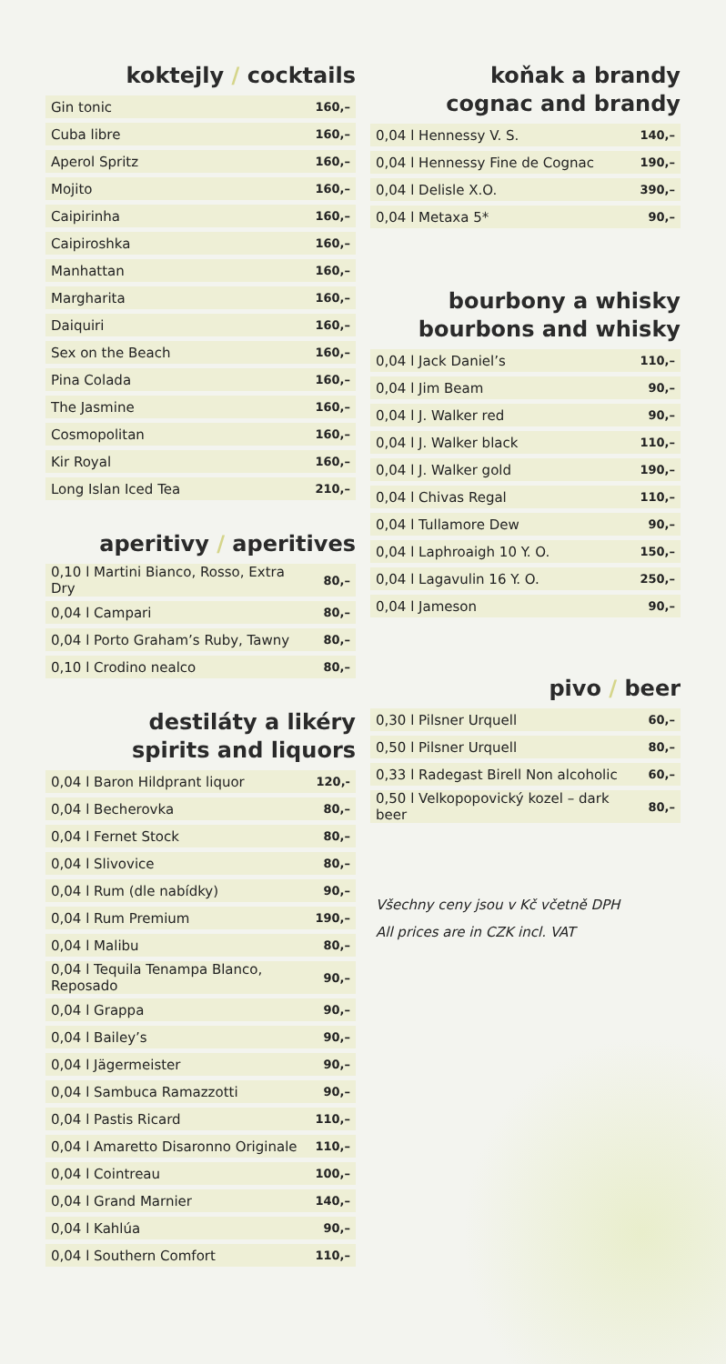koktejly / cocktails
| Gin tonic | 160,– |
| Cuba libre | 160,– |
| Aperol Spritz | 160,– |
| Mojito | 160,– |
| Caipirinha | 160,– |
| Caipiroshka | 160,– |
| Manhattan | 160,– |
| Margharita | 160,– |
| Daiquiri | 160,– |
| Sex on the Beach | 160,– |
| Pina Colada | 160,– |
| The Jasmine | 160,– |
| Cosmopolitan | 160,– |
| Kir Royal | 160,– |
| Long Islan Iced Tea | 210,– |
aperitivy / aperitives
| 0,10 l Martini Bianco, Rosso, Extra Dry | 80,– |
| 0,04 l Campari | 80,– |
| 0,04 l Porto Graham’s Ruby, Tawny | 80,– |
| 0,10 l Crodino nealco | 80,– |
destiláty a likéry
spirits and liquors
| 0,04 l Baron Hildprant liquor | 120,- |
| 0,04 l Becherovka | 80,– |
| 0,04 l Fernet Stock | 80,– |
| 0,04 l Slivovice | 80,– |
| 0,04 l Rum (dle nabídky) | 90,– |
| 0,04 l Rum Premium | 190,– |
| 0,04 l Malibu | 80,– |
| 0,04 l Tequila Tenampa Blanco, Reposado | 90,– |
| 0,04 l Grappa | 90,– |
| 0,04 l Bailey’s | 90,– |
| 0,04 l Jägermeister | 90,– |
| 0,04 l Sambuca Ramazzotti | 90,– |
| 0,04 l Pastis Ricard | 110,– |
| 0,04 l Amaretto Disaronno Originale | 110,– |
| 0,04 l Cointreau | 100,– |
| 0,04 l Grand Marnier | 140,– |
| 0,04 l Kahlúa | 90,– |
| 0,04 l Southern Comfort | 110,– |
koňak a brandy
cognac and brandy
| 0,04 l Hennessy V. S. | 140,– |
| 0,04 l Hennessy Fine de Cognac | 190,– |
| 0,04 l Delisle X.O. | 390,– |
| 0,04 l Metaxa 5* | 90,– |
bourbony a whisky
bourbons and whisky
| 0,04 l Jack Daniel’s | 110,– |
| 0,04 l Jim Beam | 90,– |
| 0,04 l J. Walker red | 90,– |
| 0,04 l J. Walker black | 110,– |
| 0,04 l J. Walker gold | 190,– |
| 0,04 l Chivas Regal | 110,– |
| 0,04 l Tullamore Dew | 90,– |
| 0,04 l Laphroaigh 10 Y. O. | 150,– |
| 0,04 l Lagavulin 16 Y. O. | 250,– |
| 0,04 l Jameson | 90,– |
pivo / beer
| 0,30 l Pilsner Urquell | 60,– |
| 0,50 l Pilsner Urquell | 80,– |
| 0,33 l Radegast Birell Non alcoholic | 60,– |
| 0,50 l Velkopopovický kozel – dark beer | 80,– |
Všechny ceny jsou v Kč včetně DPH
All prices are in CZK incl. VAT